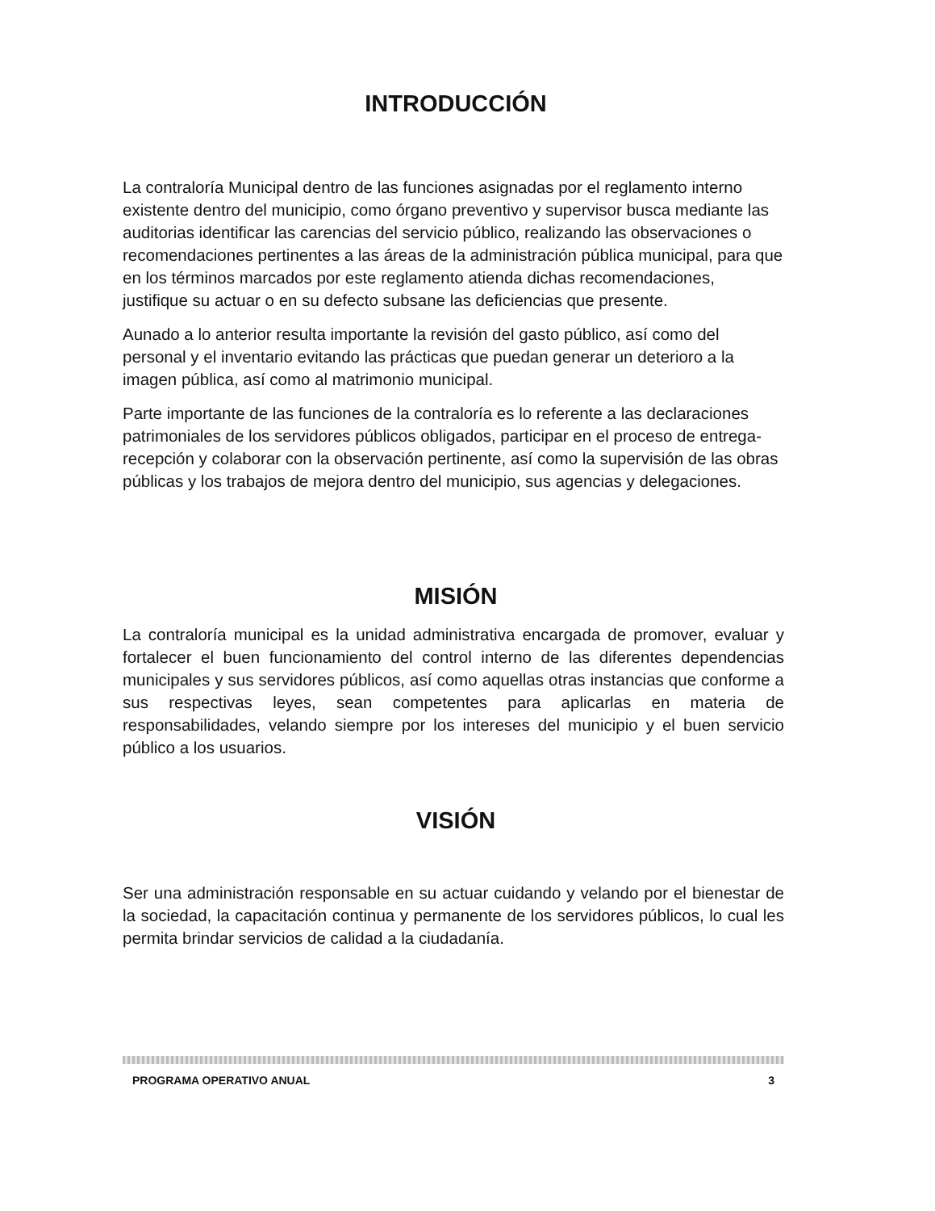INTRODUCCIÓN
La contraloría Municipal dentro de las funciones asignadas por el reglamento interno existente dentro del municipio, como órgano preventivo y supervisor busca mediante las auditorias identificar las carencias del servicio público, realizando las observaciones o recomendaciones pertinentes a las áreas de la administración pública municipal, para que en los términos marcados por este reglamento atienda dichas recomendaciones, justifique su actuar o en su defecto subsane las deficiencias que presente.
Aunado a lo anterior resulta importante la revisión del gasto público, así como del personal y el inventario evitando las prácticas que puedan generar un deterioro a la imagen pública, así como al matrimonio municipal.
Parte importante de las funciones de la contraloría es lo referente a las declaraciones patrimoniales de los servidores públicos obligados, participar en el proceso de entrega-recepción y colaborar con la observación pertinente, así como la supervisión de las obras públicas y los trabajos de mejora dentro del municipio, sus agencias y delegaciones.
MISIÓN
La contraloría municipal es la unidad administrativa encargada de promover, evaluar y fortalecer el buen funcionamiento del control interno de las diferentes dependencias municipales y sus servidores públicos, así como aquellas otras instancias que conforme a sus respectivas leyes, sean competentes para aplicarlas en materia de responsabilidades, velando siempre por los intereses del municipio y el buen servicio público a los usuarios.
VISIÓN
Ser una administración responsable en su actuar cuidando y velando por el bienestar de la sociedad, la capacitación continua y permanente de los servidores públicos, lo cual les permita brindar servicios de calidad a la ciudadanía.
PROGRAMA OPERATIVO ANUAL 3